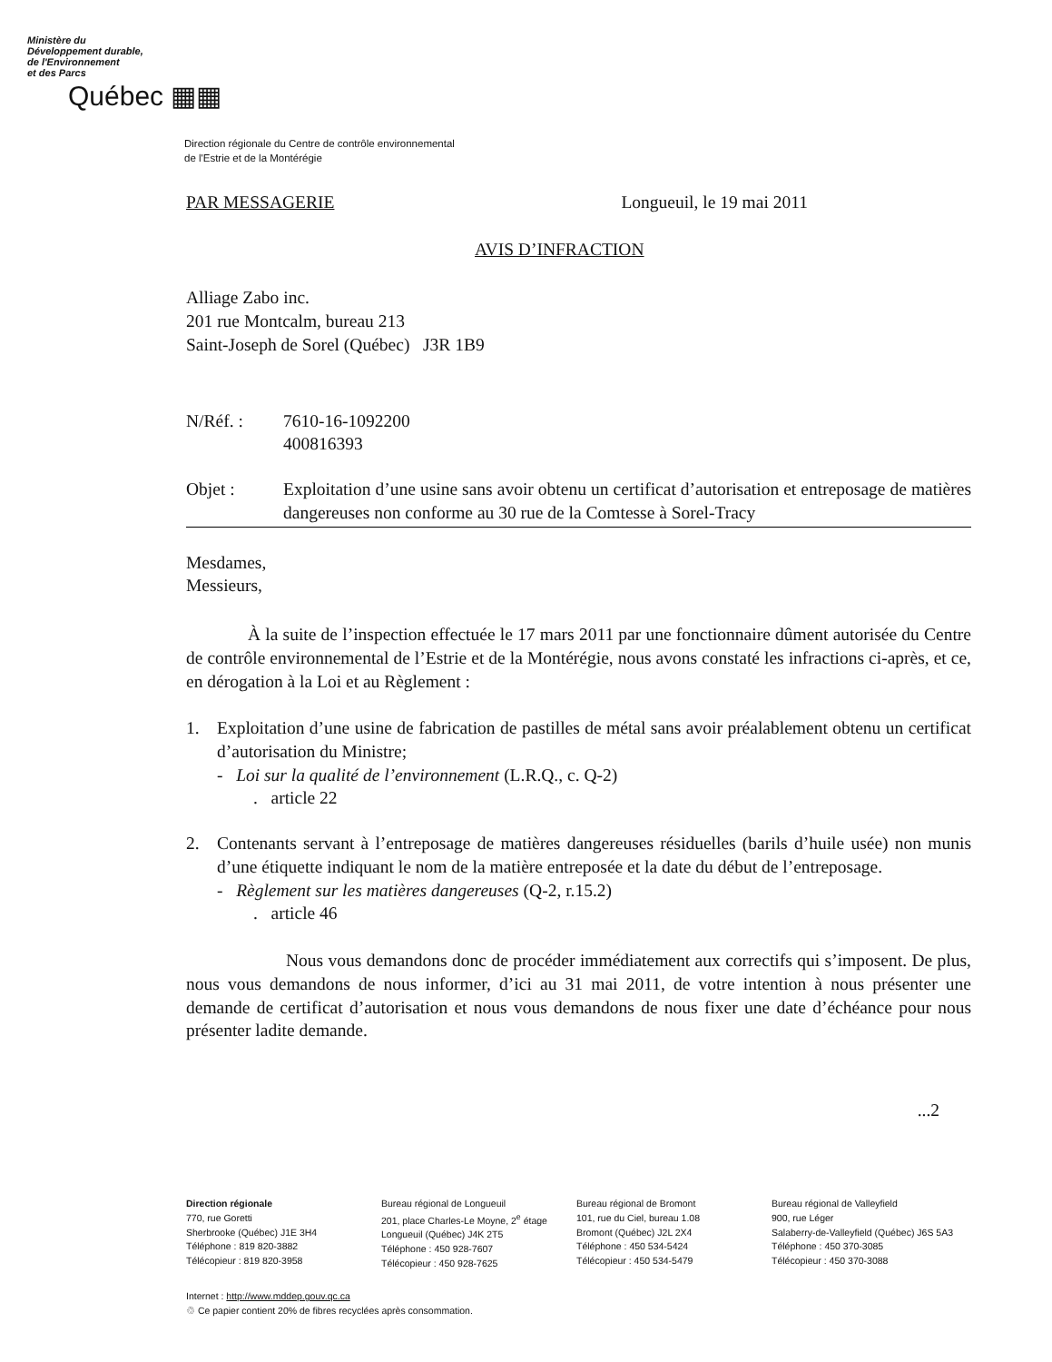Ministère du
Développement durable,
de l'Environnement
et des Parcs
Québec ▦▦
Direction régionale du Centre de contrôle environnemental
de l'Estrie et de la Montérégie
PAR MESSAGERIE Longueuil, le 19 mai 2011
AVIS D’INFRACTION
Alliage Zabo inc.
201 rue Montcalm, bureau 213
Saint-Joseph de Sorel (Québec) J3R 1B9
N/Réf. : 7610-16-1092200
400816393
Objet :
Exploitation d’une usine sans avoir obtenu un certificat d’autorisation et entreposage de matières dangereuses non conforme au 30 rue de la Comtesse à Sorel-Tracy
Mesdames,
Messieurs,
À la suite de l’inspection effectuée le 17 mars 2011 par une fonctionnaire dûment autorisée du Centre de contrôle environnemental de l’Estrie et de la Montérégie, nous avons constaté les infractions ci-après, et ce, en dérogation à la Loi et au Règlement :
1. Exploitation d’une usine de fabrication de pastilles de métal sans avoir préalablement obtenu un certificat d’autorisation du Ministre;
- Loi sur la qualité de l’environnement (L.R.Q., c. Q-2)
. article 22
2. Contenants servant à l’entreposage de matières dangereuses résiduelles (barils d’huile usée) non munis d’une étiquette indiquant le nom de la matière entreposée et la date du début de l’entreposage.
- Règlement sur les matières dangereuses (Q-2, r.15.2)
. article 46
Nous vous demandons donc de procéder immédiatement aux correctifs qui s’imposent. De plus, nous vous demandons de nous informer, d’ici au 31 mai 2011, de votre intention à nous présenter une demande de certificat d’autorisation et nous vous demandons de nous fixer une date d’échéance pour nous présenter ladite demande.
...2
Direction régionale
770, rue Goretti
Sherbrooke (Québec) J1E 3H4
Téléphone : 819 820-3882
Télécopieur : 819 820-3958
Bureau régional de Longueuil
201, place Charles-Le Moyne, 2<sup>e</sup> étage
Longueuil (Québec) J4K 2T5
Téléphone : 450 928-7607
Télécopieur : 450 928-7625
Bureau régional de Bromont
101, rue du Ciel, bureau 1.08
Bromont (Québec) J2L 2X4
Téléphone : 450 534-5424
Télécopieur : 450 534-5479
Bureau régional de Valleyfield
900, rue Léger
Salaberry-de-Valleyfield (Québec) J6S 5A3
Téléphone : 450 370-3085
Télécopieur : 450 370-3088
Internet : http://www.mddep.gouv.qc.ca
♲ Ce papier contient 20% de fibres recyclées après consommation.